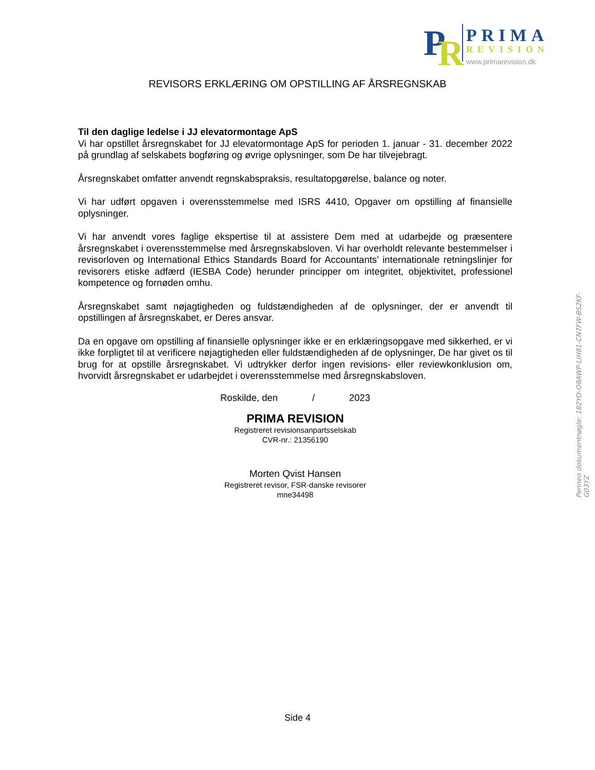P
R
PRIMA
REVISION
www.primarevision.dk
REVISORS ERKLÆRING OM OPSTILLING AF ÅRSREGNSKAB
Til den daglige ledelse i JJ elevatormontage ApS
Vi har opstillet årsregnskabet for JJ elevatormontage ApS for perioden 1. januar - 31. december 2022 på grundlag af selskabets bogføring og øvrige oplysninger, som De har tilvejebragt.
Årsregnskabet omfatter anvendt regnskabspraksis, resultatopgørelse, balance og noter.
Vi har udført opgaven i overensstemmelse med ISRS 4410, Opgaver om opstilling af finansielle oplysninger.
Vi har anvendt vores faglige ekspertise til at assistere Dem med at udarbejde og præsentere årsregnskabet i overensstemmelse med årsregnskabsloven. Vi har overholdt relevante bestemmelser i revisorloven og International Ethics Standards Board for Accountants’ internationale retningslinjer for revisorers etiske adfærd (IESBA Code) herunder principper om integritet, objektivitet, professionel kompetence og fornøden omhu.
Årsregnskabet samt nøjagtigheden og fuldstændigheden af de oplysninger, der er anvendt til opstillingen af årsregnskabet, er Deres ansvar.
Da en opgave om opstilling af finansielle oplysninger ikke er en erklæringsopgave med sikkerhed, er vi ikke forpligtet til at verificere nøjagtigheden eller fuldstændigheden af de oplysninger, De har givet os til brug for at opstille årsregnskabet. Vi udtrykker derfor ingen revisions- eller reviewkonklusion om, hvorvidt årsregnskabet er udarbejdet i overensstemmelse med årsregnskabsloven.
Roskilde, den / 2023
PRIMA REVISION
Registreret revisionsanpartsselskab
CVR-nr.: 21356190
Morten Qvist Hansen
Registreret revisor, FSR-danske revisorer
mne34498
Penneo dokumentnøgle: 182YO-O8AWP-LIH81-CN7FW-BS2KF-G03YZ
Side 4